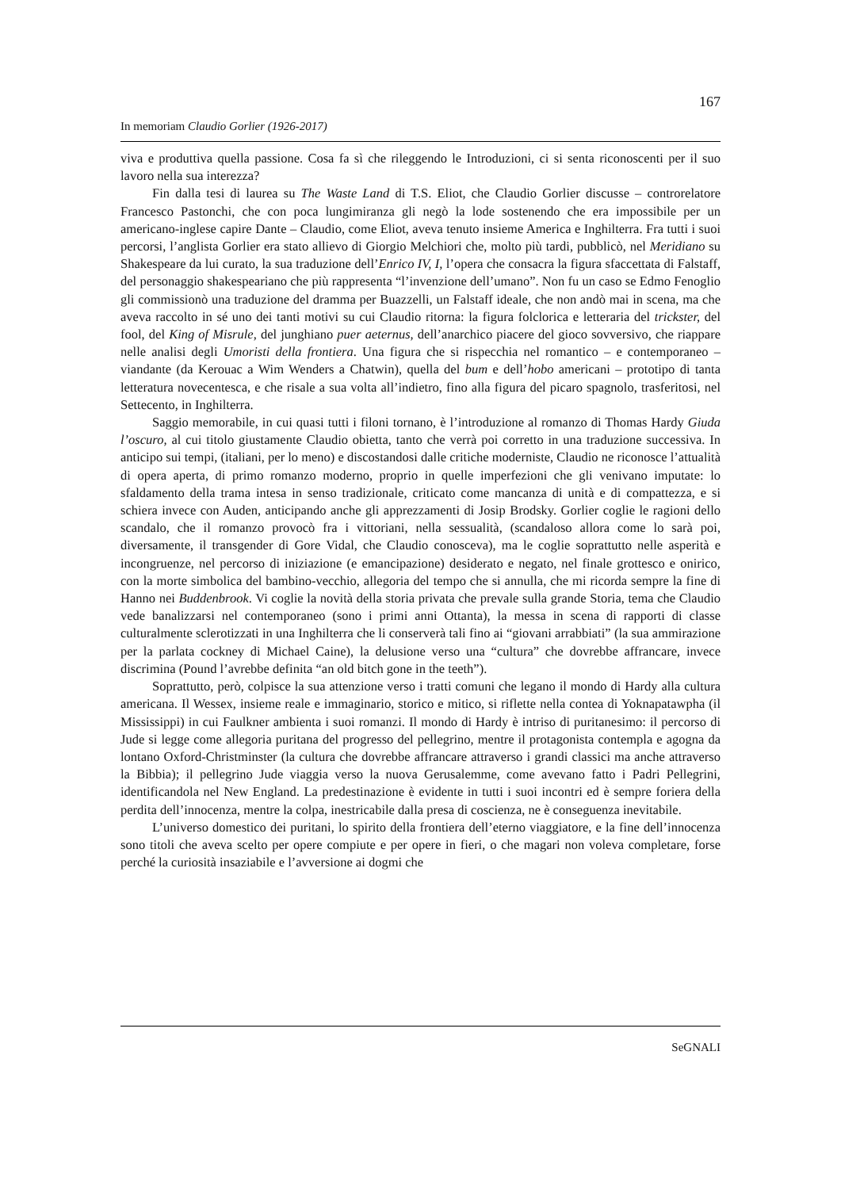167
In memoriam Claudio Gorlier (1926-2017)
viva e produttiva quella passione. Cosa fa sì che rileggendo le Introduzioni, ci si senta riconoscenti per il suo lavoro nella sua interezza?
Fin dalla tesi di laurea su The Waste Land di T.S. Eliot, che Claudio Gorlier discusse – controrelatore Francesco Pastonchi, che con poca lungimiranza gli negò la lode sostenendo che era impossibile per un americano-inglese capire Dante – Claudio, come Eliot, aveva tenuto insieme America e Inghilterra. Fra tutti i suoi percorsi, l’anglista Gorlier era stato allievo di Giorgio Melchiori che, molto più tardi, pubblicò, nel Meridiano su Shakespeare da lui curato, la sua traduzione dell’Enrico IV, I, l’opera che consacra la figura sfaccettata di Falstaff, del personaggio shakespeariano che più rappresenta “l’invenzione dell’umano”. Non fu un caso se Edmo Fenoglio gli commissionò una traduzione del dramma per Buazzelli, un Falstaff ideale, che non andò mai in scena, ma che aveva raccolto in sé uno dei tanti motivi su cui Claudio ritorna: la figura folclorica e letteraria del trickster, del fool, del King of Misrule, del junghiano puer aeternus, dell’anarchico piacere del gioco sovversivo, che riappare nelle analisi degli Umoristi della frontiera. Una figura che si rispecchia nel romantico – e contemporaneo – viandante (da Kerouac a Wim Wenders a Chatwin), quella del bum e dell’hobo americani – prototipo di tanta letteratura novecentesca, e che risale a sua volta all’indietro, fino alla figura del picaro spagnolo, trasferitosi, nel Settecento, in Inghilterra.
Saggio memorabile, in cui quasi tutti i filoni tornano, è l’introduzione al romanzo di Thomas Hardy Giuda l’oscuro, al cui titolo giustamente Claudio obietta, tanto che verrà poi corretto in una traduzione successiva. In anticipo sui tempi, (italiani, per lo meno) e discostandosi dalle critiche moderniste, Claudio ne riconosce l’attualità di opera aperta, di primo romanzo moderno, proprio in quelle imperfezioni che gli venivano imputate: lo sfaldamento della trama intesa in senso tradizionale, criticato come mancanza di unità e di compattezza, e si schiera invece con Auden, anticipando anche gli apprezzamenti di Josip Brodsky. Gorlier coglie le ragioni dello scandalo, che il romanzo provocò fra i vittoriani, nella sessualità, (scandaloso allora come lo sarà poi, diversamente, il transgender di Gore Vidal, che Claudio conosceva), ma le coglie soprattutto nelle asperità e incongruenze, nel percorso di iniziazione (e emancipazione) desiderato e negato, nel finale grottesco e onirico, con la morte simbolica del bambino-vecchio, allegoria del tempo che si annulla, che mi ricorda sempre la fine di Hanno nei Buddenbrook. Vi coglie la novità della storia privata che prevale sulla grande Storia, tema che Claudio vede banalizzarsi nel contemporaneo (sono i primi anni Ottanta), la messa in scena di rapporti di classe culturalmente sclerotizzati in una Inghilterra che li conserverà tali fino ai “giovani arrabbiati” (la sua ammirazione per la parlata cockney di Michael Caine), la delusione verso una “cultura” che dovrebbe affrancare, invece discrimina (Pound l’avrebbe definita “an old bitch gone in the teeth”).
Soprattutto, però, colpisce la sua attenzione verso i tratti comuni che legano il mondo di Hardy alla cultura americana. Il Wessex, insieme reale e immaginario, storico e mitico, si riflette nella contea di Yoknapatawpha (il Mississippi) in cui Faulkner ambienta i suoi romanzi. Il mondo di Hardy è intriso di puritanesimo: il percorso di Jude si legge come allegoria puritana del progresso del pellegrino, mentre il protagonista contempla e agogna da lontano Oxford-Christminster (la cultura che dovrebbe affrancare attraverso i grandi classici ma anche attraverso la Bibbia); il pellegrino Jude viaggia verso la nuova Gerusalemme, come avevano fatto i Padri Pellegrini, identificandola nel New England. La predestinazione è evidente in tutti i suoi incontri ed è sempre foriera della perdita dell’innocenza, mentre la colpa, inestricabile dalla presa di coscienza, ne è conseguenza inevitabile.
L’universo domestico dei puritani, lo spirito della frontiera dell’eterno viaggiatore, e la fine dell’innocenza sono titoli che aveva scelto per opere compiute e per opere in fieri, o che magari non voleva completare, forse perché la curiosità insaziabile e l’avversione ai dogmi che
SeGNALI